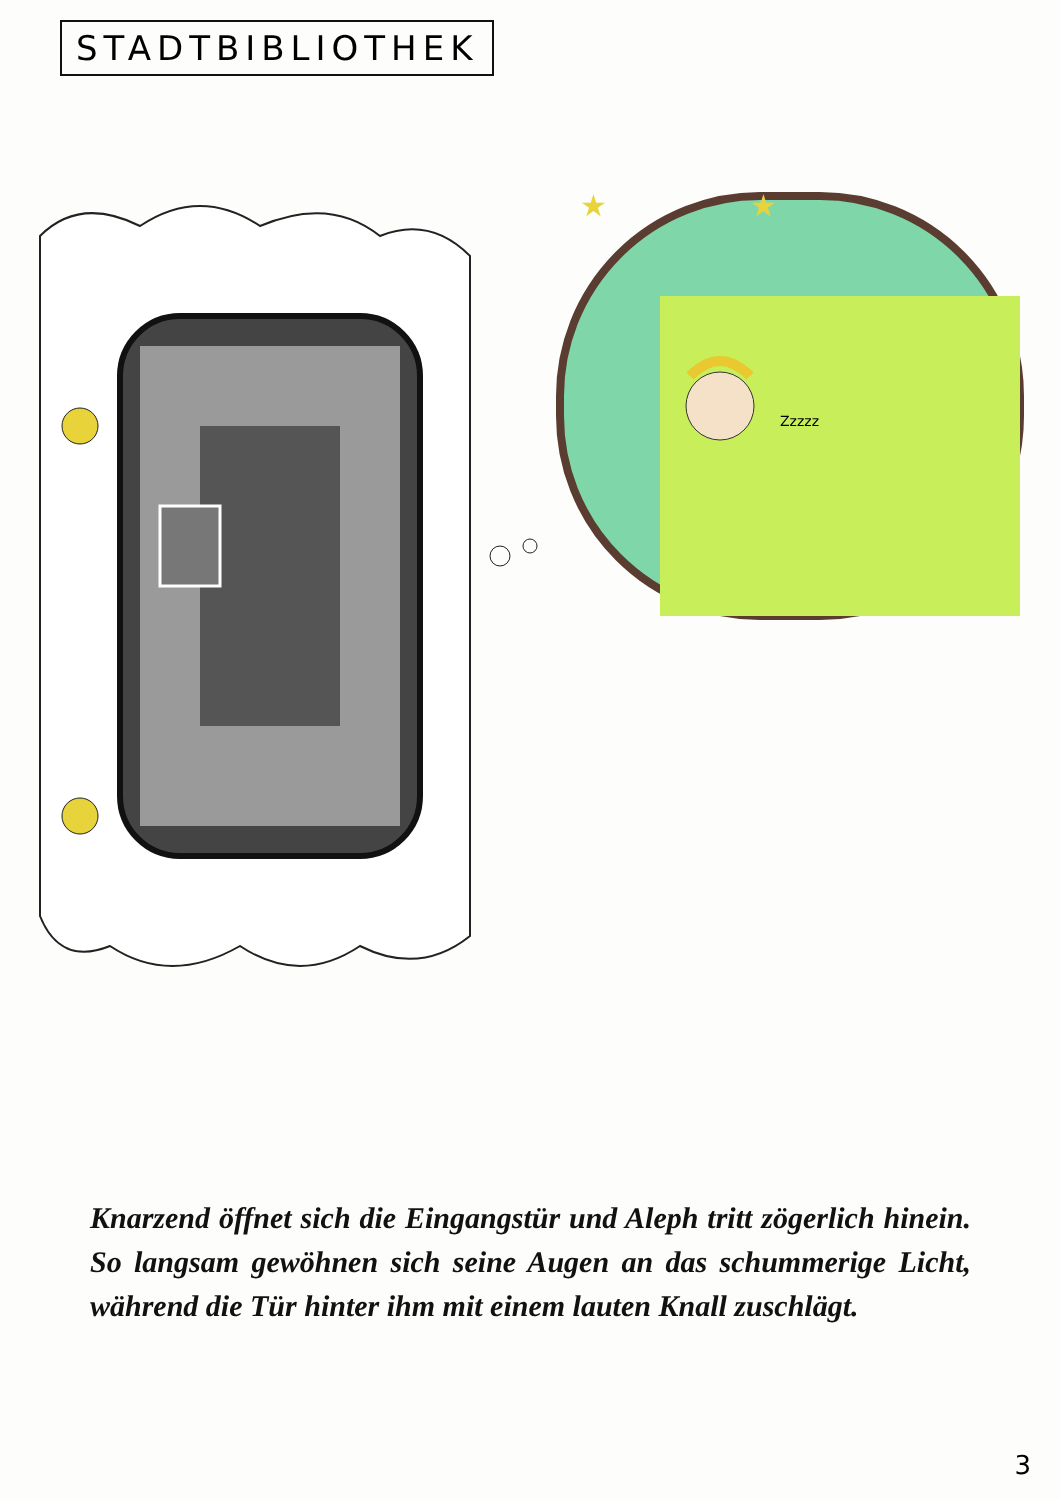STADTBIBLIOTHEK
Zzzzz
★
★
Knarzend öffnet sich die Eingangstür und Aleph tritt zögerlich hinein. So langsam gewöhnen sich seine Augen an das schummerige Licht, während die Tür hinter ihm mit einem lauten Knall zuschlägt.
3